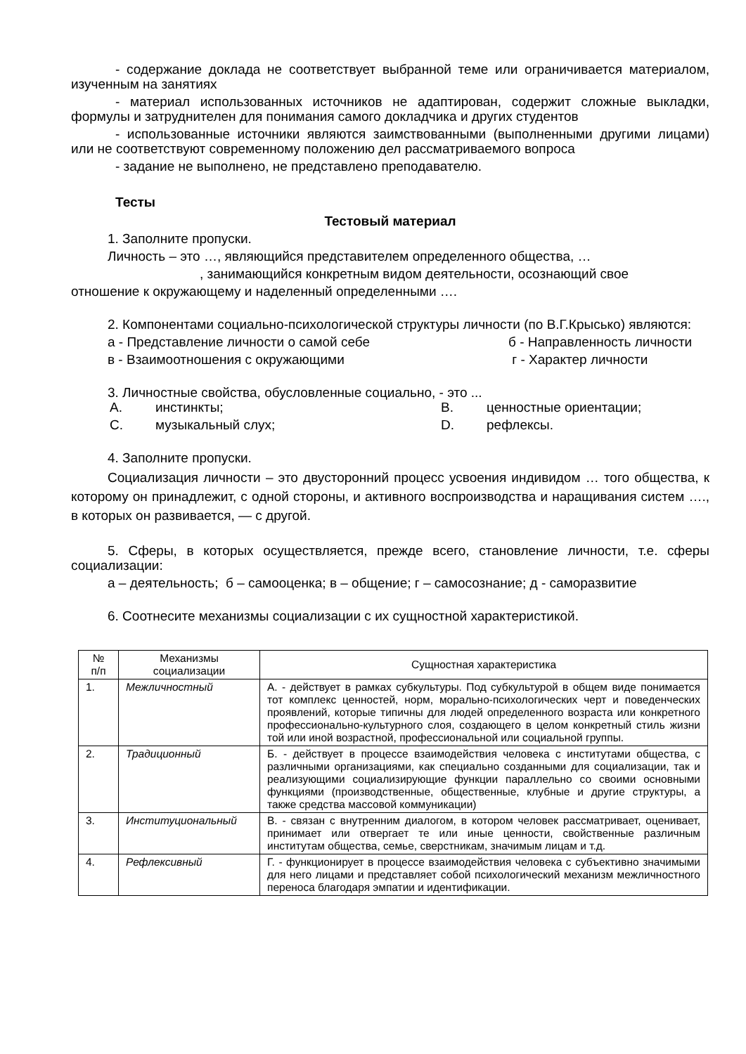- содержание доклада не соответствует выбранной теме или ограничивается материалом, изученным на занятиях
- материал использованных источников не адаптирован, содержит сложные выкладки, формулы и затруднителен для понимания самого докладчика и других студентов
- использованные источники являются заимствованными (выполненными другими лицами) или не соответствуют современному положению дел рассматриваемого вопроса
- задание не выполнено, не представлено преподавателю.
Тесты
Тестовый материал
1. Заполните пропуски.
Личность – это …, являющийся представителем определенного общества, …
, занимающийся конкретным видом деятельности, осознающий свое
отношение к окружающему и наделенный определенными ….
2. Компонентами социально-психологической структуры личности (по В.Г.Крысько) являются:
а - Представление личности о самой себе б - Направленность личности
в - Взаимоотношения с окружающими г - Характер личности
3. Личностные свойства, обусловленные социально, - это ...
A. инстинкты; B. ценностные ориентации;
C. музыкальный слух; D. рефлексы.
4. Заполните пропуски.
Социализация личности – это двусторонний процесс усвоения индивидом … того общества, к которому он принадлежит, с одной стороны, и активного воспроизводства и наращивания систем …., в которых он развивается, — с другой.
5. Сферы, в которых осуществляется, прежде всего, становление личности, т.е. сферы социализации:
а – деятельность; б – самооценка; в – общение; г – самосознание; д - саморазвитие
6. Соотнесите механизмы социализации с их сущностной характеристикой.
| № п/п | Механизмы социализации | Сущностная характеристика |
| --- | --- | --- |
| 1. | Межличностный | А. - действует в рамках субкультуры. Под субкультурой в общем виде понимается тот комплекс ценностей, норм, морально-психологических черт и поведенческих проявлений, которые типичны для людей определенного возраста или конкретного профессионально-культурного слоя, создающего в целом конкретный стиль жизни той или иной возрастной, профессиональной или социальной группы. |
| 2. | Традиционный | Б. - действует в процессе взаимодействия человека с институтами общества, с различными организациями, как специально созданными для социализации, так и реализующими социализирующие функции параллельно со своими основными функциями (производственные, общественные, клубные и другие структуры, а также средства массовой коммуникации) |
| 3. | Институциональный | В. - связан с внутренним диалогом, в котором человек рассматривает, оценивает, принимает или отвергает те или иные ценности, свойственные различным институтам общества, семье, сверстникам, значимым лицам и т.д. |
| 4. | Рефлексивный | Г. - функционирует в процессе взаимодействия человека с субъективно значимыми для него лицами и представляет собой психологический механизм межличностного переноса благодаря эмпатии и идентификации. |